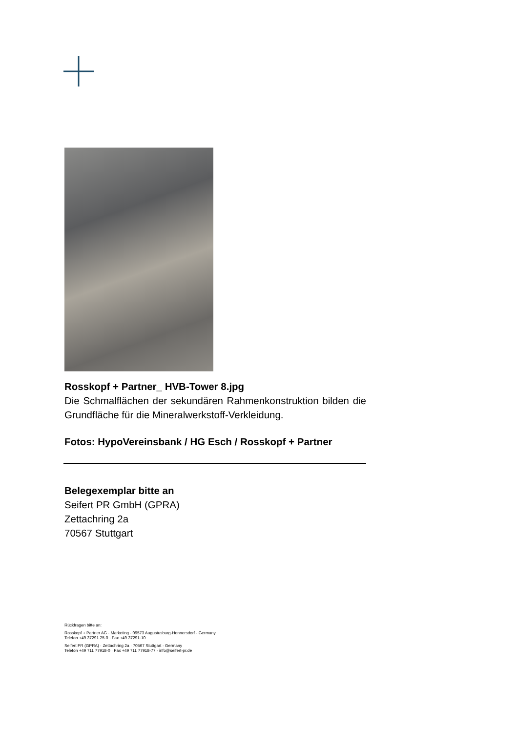Rosskopf + Partner_ HVB-Tower 8.jpg
Die Schmalflächen der sekundären Rahmenkonstruktion bilden die Grundfläche für die Mineralwerkstoff-Verkleidung.
Fotos: HypoVereinsbank / HG Esch / Rosskopf + Partner
Belegexemplar bitte an
Seifert PR GmbH (GPRA)
Zettachring 2a
70567 Stuttgart
Rückfragen bitte an:
Rosskopf + Partner AG · Marketing · 09573 Augustusburg-Hennersdorf · Germany
Telefon +49 37291 25-0 · Fax +49 37291-10
Seifert PR (GPRA) · Zettachring 2a · 70567 Stuttgart · Germany
Telefon +49 711 77918-0 · Fax +49 711 77918-77 · info@seifert-pr.de